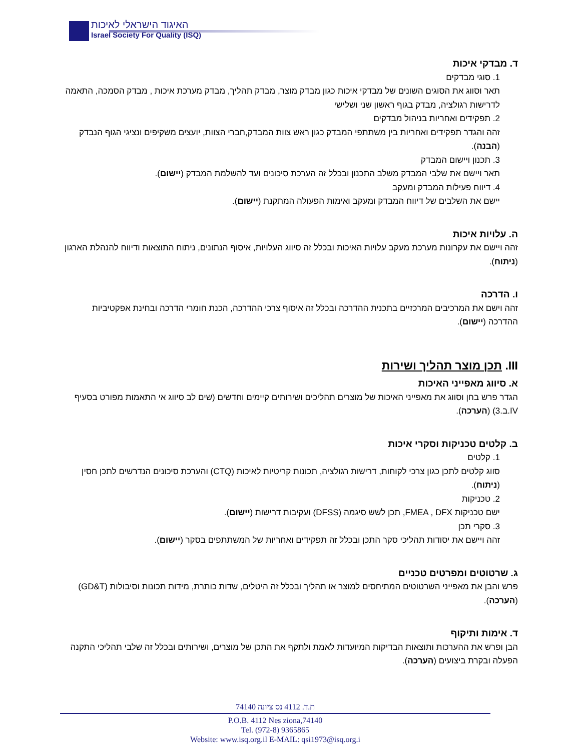האיגוד הישראלי לאיכות
Israel Society For Quality (ISQ)
ד. מבדקי איכות
1. סוגי מבדקים
תאר וסווג את הסוגים השונים של מבדקי איכות כגון מבדק מוצר, מבדק תהליך, מבדק מערכת איכות , מבדק הסמכה, התאמה לדרישות רגולציה, מבדק בגוף ראשון שני ושלישי
2. תפקידים ואחריות בניהול מבדקים
זהה והגדר תפקידים ואחריות בין משתתפי המבדק כגון ראש צוות המבדק,חברי הצוות, יועצים משקיפים ונציגי הגוף הנבדק (הבנה).
3. תכנון ויישום המבדק
תאר ויישם את שלבי המבדק משלב התכנון ובכלל זה הערכת סיכונים ועד להשלמת המבדק (יישום).
4. דיווח פעילות המבדק ומעקב
יישם את השלבים של דיווח המבדק ומעקב ואימות הפעולה המתקנת (יישום).
ה. עלויות איכות
זהה ויישם את עקרונות מערכת מעקב עלויות האיכות ובכלל זה סיווג העלויות, איסוף הנתונים, ניתוח התוצאות ודיווח להנהלת הארגון (ניתוח).
ו. הדרכה
זהה וישם את המרכיבים המרכזיים בתכנית ההדרכה ובכלל זה איסוף צרכי ההדרכה, הכנת חומרי הדרכה ובחינת אפקטיביות ההדרכה (יישום).
III. תכן מוצר תהליך ושירות
א. סיווג מאפייני האיכות
הגדר פרש בחן וסווג את מאפייני האיכות של מוצרים תהליכים ושירותים קיימים וחדשים (שים לב סיווג אי התאמות מפורט בסעיף IV.ב.3) (הערכה).
ב. קלטים טכניקות וסקרי איכות
1. קלטים
סווג קלטים לתכן כגון צרכי לקוחות, דרישות רגולציה, תכונות קריטיות לאיכות (CTQ) והערכת סיכונים הנדרשים לתכן חסין (ניתוח).
2. טכניקות
ישם טכניקות FMEA , DFX, תכן לשש סיגמה (DFSS) ועקיבות דרישות (יישום).
3. סקרי תכן
זהה ויישם את יסודות תהליכי סקר התכן ובכלל זה תפקידים ואחריות של המשתתפים בסקר (יישום).
ג. שרטוטים ומפרטים טכניים
פרש והבן את מאפייני השרטוטים המתיחסים למוצר או תהליך ובכלל זה היטלים, שדות כותרת, מידות תכונות וסיבולות (GD&T) (הערכה).
ד. אימות ותיקוף
הבן ופרש את ההערכות ותוצאות הבדיקות המיועדות לאמת ולתקף את התכן של מוצרים, ושירותים ובכלל זה שלבי תהליכי התקנה הפעלה ובקרת ביצועים (הערכה).
ת.ד. 4112 נס ציונה 74140
P.O.B. 4112 Nes ziona,74140
Tel. (972-8) 9365865
Website: www.isq.org.il E-MAIL: qsi1973@isq.org.i